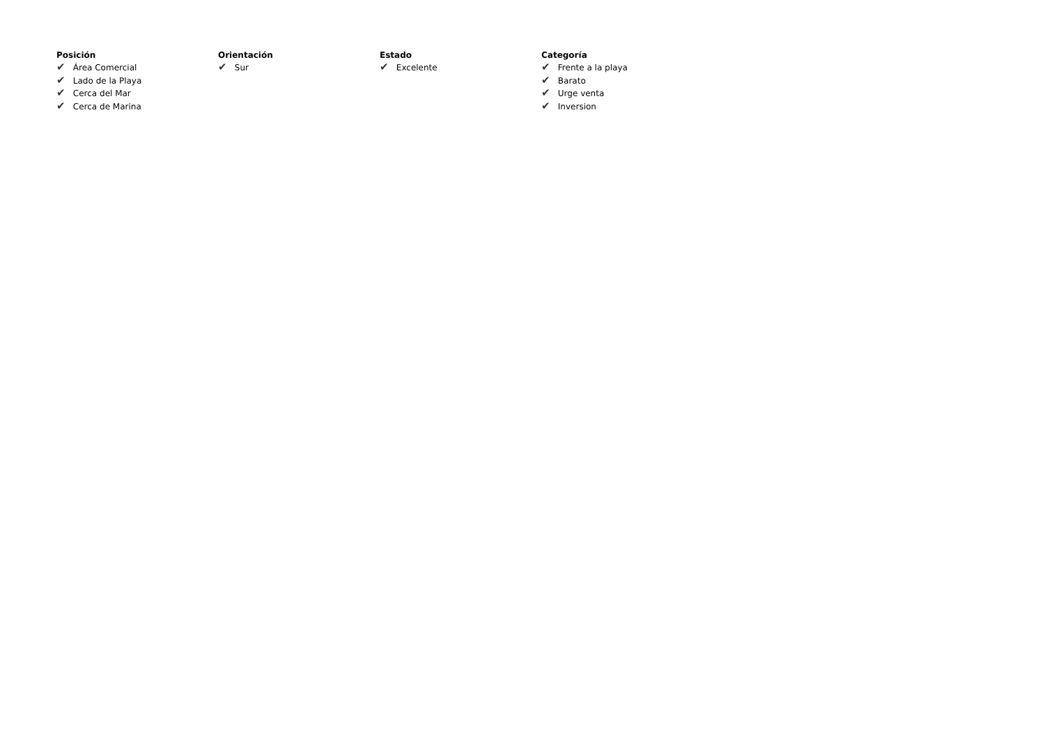Posición
✔ Área Comercial
✔ Lado de la Playa
✔ Cerca del Mar
✔ Cerca de Marina
Orientación
✔ Sur
Estado
✔ Excelente
Categoría
✔ Frente a la playa
✔ Barato
✔ Urge venta
✔ Inversion